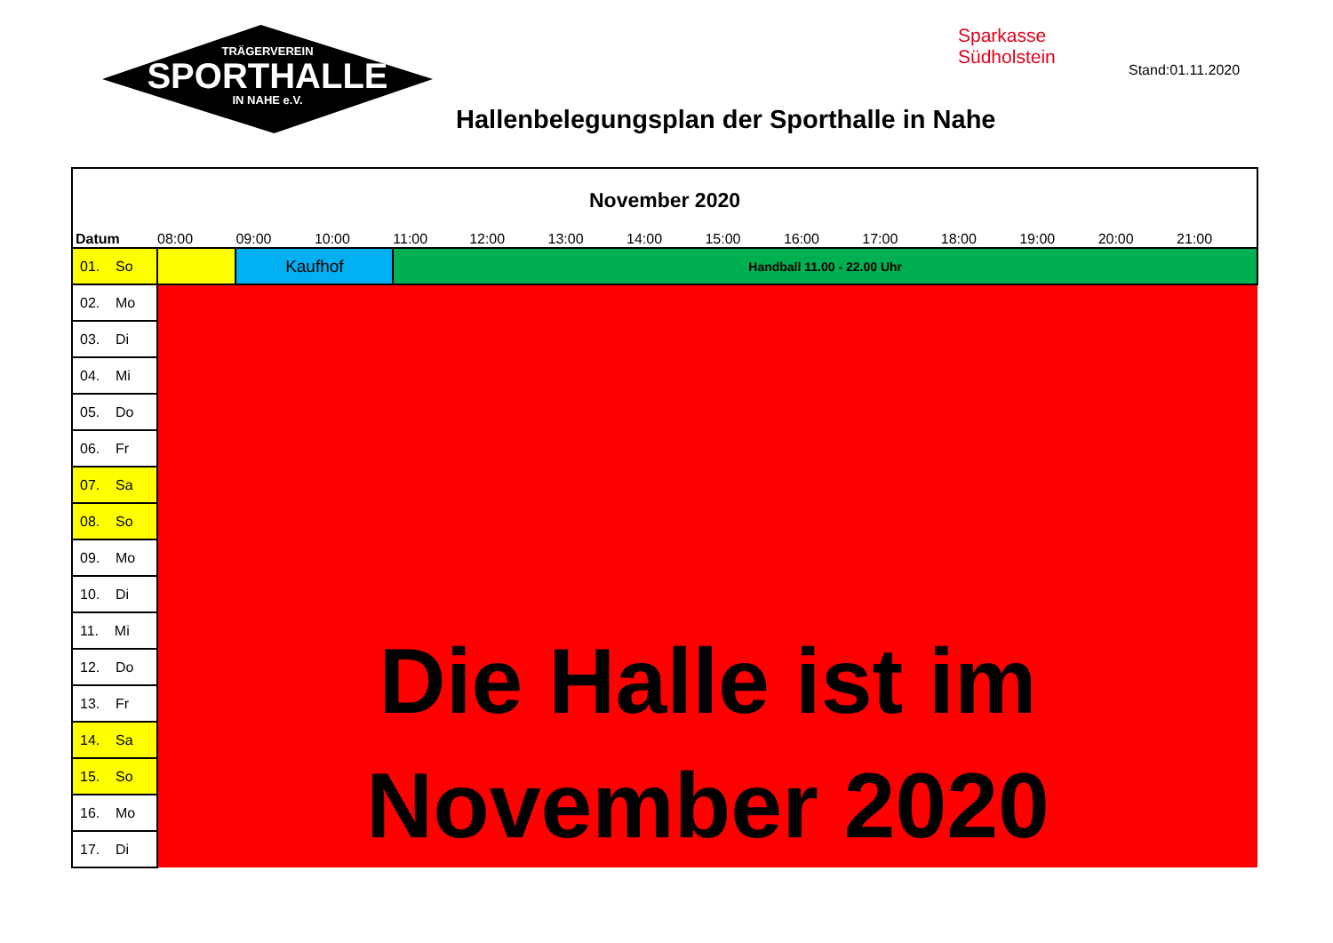TRÄGERVEREIN
SPORTHALLE
IN NAHE e.V.
Sparkasse
Südholstein
Stand:01.11.2020
Hallenbelegungsplan der Sporthalle in Nahe
| November 2020 | | | | | | | | | | | | | | |
| Datum | 08:00 | 09:00 | 10:00 | 11:00 | 12:00 | 13:00 | 14:00 | 15:00 | 16:00 | 17:00 | 18:00 | 19:00 | 20:00 | 21:00 |
| 01. So | | Kaufhof | | Handball 11.00 - 22.00 Uhr | | | | | | | | | | |
| 02. Mo | Die Halle ist im November 2020 | | | | | | | | | | | | | |
| 03. Di | | | | | | | | | | | | | | |
| 04. Mi | | | | | | | | | | | | | | |
| 05. Do | | | | | | | | | | | | | | |
| 06. Fr | | | | | | | | | | | | | | |
| 07. Sa | | | | | | | | | | | | | | |
| 08. So | | | | | | | | | | | | | | |
| 09. Mo | | | | | | | | | | | | | | |
| 10. Di | | | | | | | | | | | | | | |
| 11. Mi | | | | | | | | | | | | | | |
| 12. Do | | | | | | | | | | | | | | |
| 13. Fr | | | | | | | | | | | | | | |
| 14. Sa | | | | | | | | | | | | | | |
| 15. So | | | | | | | | | | | | | | |
| 16. Mo | | | | | | | | | | | | | | |
| 17. Di | | | | | | | | | | | | | | |